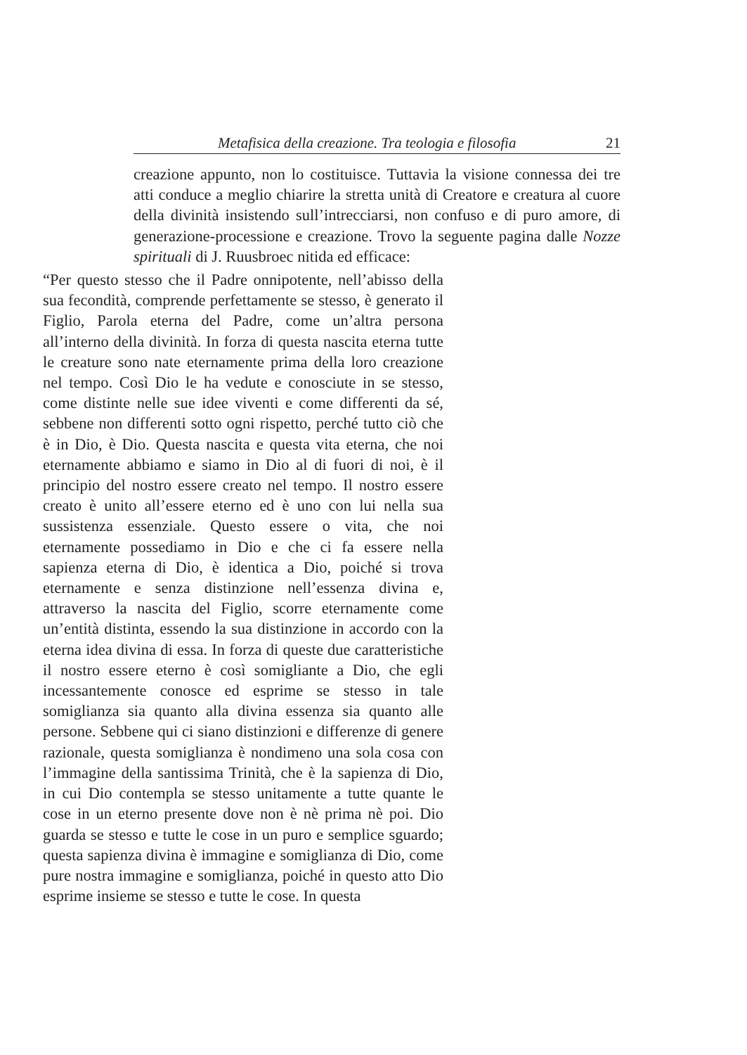Metafisica della creazione. Tra teologia e filosofia 21
creazione appunto, non lo costituisce. Tuttavia la visione connessa dei tre atti conduce a meglio chiarire la stretta unità di Creatore e creatura al cuore della divinità insistendo sull’intrecciarsi, non confuso e di puro amore, di generazione-processione e creazione. Trovo la seguente pagina dalle Nozze spirituali di J. Ruusbroec nitida ed efficace:
“Per questo stesso che il Padre onnipotente, nell’abisso della sua fecondità, comprende perfettamente se stesso, è generato il Figlio, Parola eterna del Padre, come un’altra persona all’interno della divinità. In forza di questa nascita eterna tutte le creature sono nate eternamente prima della loro creazione nel tempo. Così Dio le ha vedute e conosciute in se stesso, come distinte nelle sue idee viventi e come differenti da sé, sebbene non differenti sotto ogni rispetto, perché tutto ciò che è in Dio, è Dio. Questa nascita e questa vita eterna, che noi eternamente abbiamo e siamo in Dio al di fuori di noi, è il principio del nostro essere creato nel tempo. Il nostro essere creato è unito all’essere eterno ed è uno con lui nella sua sussistenza essenziale. Questo essere o vita, che noi eternamente possediamo in Dio e che ci fa essere nella sapienza eterna di Dio, è identica a Dio, poiché si trova eternamente e senza distinzione nell’essenza divina e, attraverso la nascita del Figlio, scorre eternamente come un’entità distinta, essendo la sua distinzione in accordo con la eterna idea divina di essa. In forza di queste due caratteristiche il nostro essere eterno è così somigliante a Dio, che egli incessantemente conosce ed esprime se stesso in tale somiglianza sia quanto alla divina essenza sia quanto alle persone. Sebbene qui ci siano distinzioni e differenze di genere razionale, questa somiglianza è nondimeno una sola cosa con l’immagine della santissima Trinità, che è la sapienza di Dio, in cui Dio contempla se stesso unitamente a tutte quante le cose in un eterno presente dove non è nè prima nè poi. Dio guarda se stesso e tutte le cose in un puro e semplice sguardo; questa sapienza divina è immagine e somiglianza di Dio, come pure nostra immagine e somiglianza, poiché in questo atto Dio esprime insieme se stesso e tutte le cose. In questa